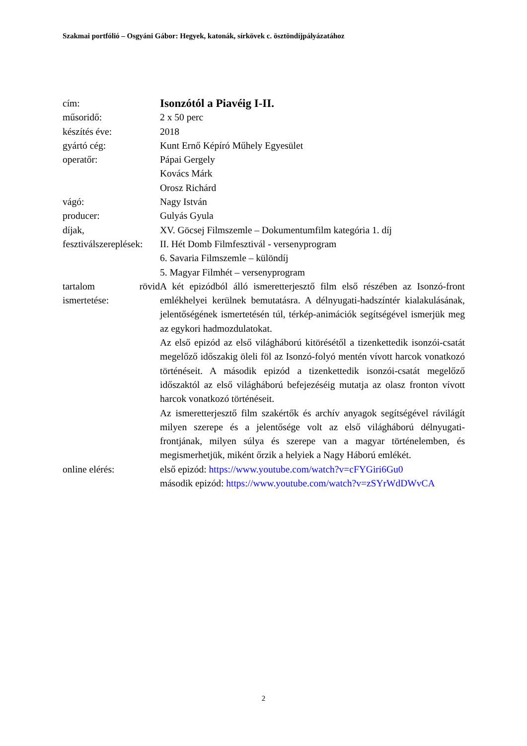Szakmai portfólió – Osgyáni Gábor: Hegyek, katonák, sírkövek c. ösztöndíjpályázatához
| cím: | Isonzótól a Piavéig I-II. |
| műsoridő: | 2 x 50 perc |
| készítés éve: | 2018 |
| gyártó cég: | Kunt Ernő Képíró Műhely Egyesület |
| operatőr: | Pápai Gergely Kovács Márk Orosz Richárd |
| vágó: | Nagy István |
| producer: | Gulyás Gyula |
| díjak, fesztiválszereplések: | XV. Göcsej Filmszemle – Dokumentumfilm kategória 1. díj II. Hét Domb Filmfesztivál - versenyprogram 6. Savaria Filmszemle – különdíj 5. Magyar Filmhét – versenyprogram |
| tartalom rövid ismertetése: | A két epizódból álló ismeretterjesztő film első részében az Isonzó-front emlékhelyei kerülnek bemutatásra. A délnyugati-hadszíntér kialakulásának, jelentőségének ismertetésén túl, térkép-animációk segítségével ismerjük meg az egykori hadmozdulatokat. Az első epizód az első világháború kitörésétől a tizenkettedik isonzói-csatát megelőző időszakig öleli föl az Isonzó-folyó mentén vívott harcok vonatkozó történéseit. A második epizód a tizenkettedik isonzói-csatát megelőző időszaktól az első világháború befejezéséig mutatja az olasz fronton vívott harcok vonatkozó történéseit. Az ismeretterjesztő film szakértők és archív anyagok segítségével rávilágít milyen szerepe és a jelentősége volt az első világháború délnyugati-frontjának, milyen súlya és szerepe van a magyar történelemben, és megismerhetjük, miként őrzik a helyiek a Nagy Háború emlékét. |
| online elérés: | első epizód: https://www.youtube.com/watch?v=cFYGiri6Gu0 második epizód: https://www.youtube.com/watch?v=zSYrWdDWvCA |
2